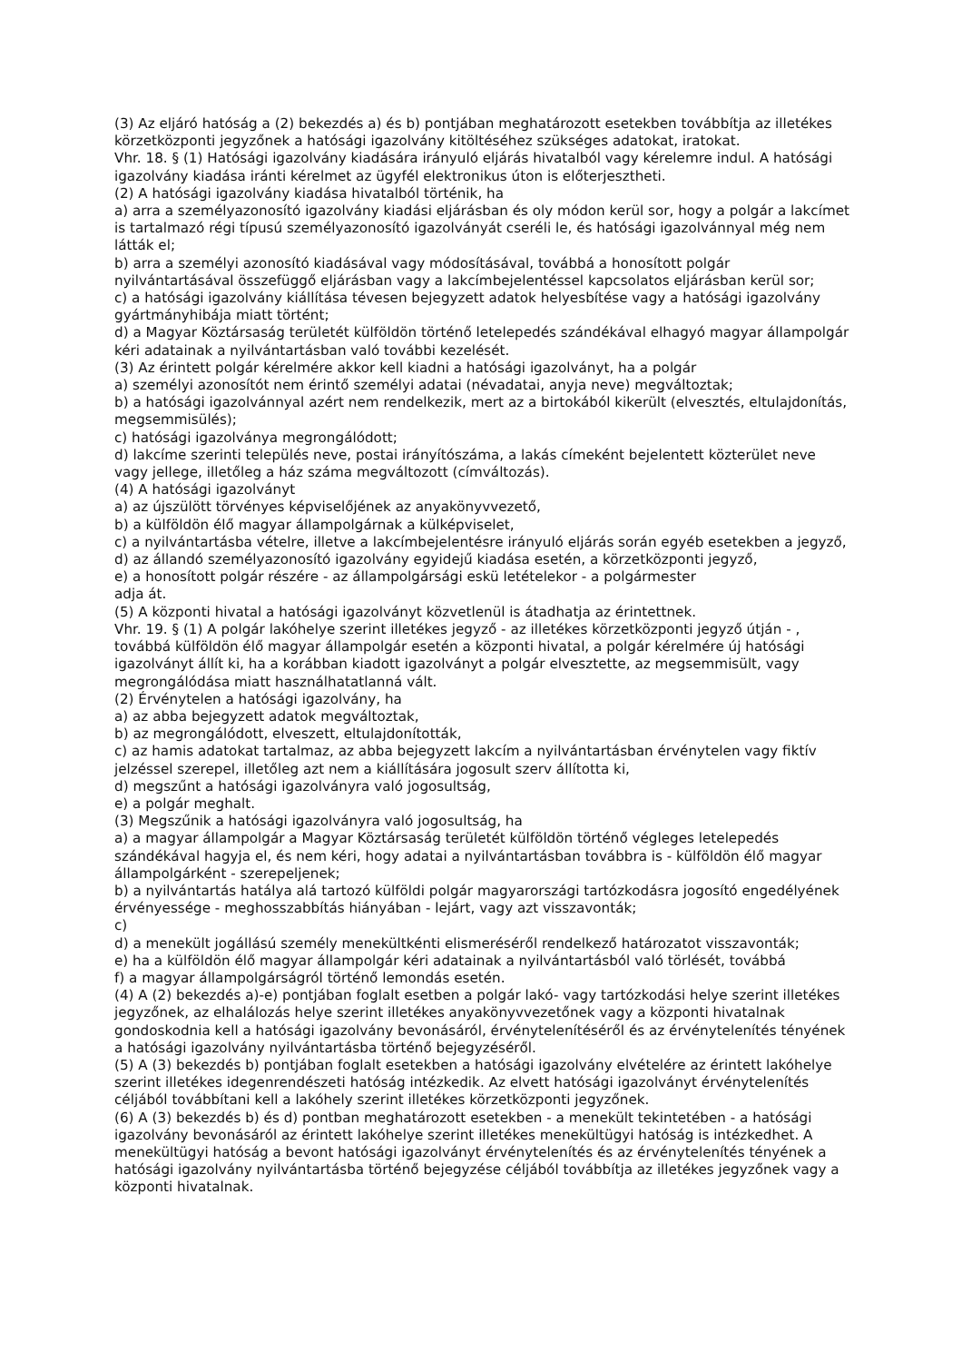(3) Az eljáró hatóság a (2) bekezdés a) és b) pontjában meghatározott esetekben továbbítja az illetékes körzetközponti jegyzőnek a hatósági igazolvány kitöltéséhez szükséges adatokat, iratokat.
Vhr. 18. § (1) Hatósági igazolvány kiadására irányuló eljárás hivatalból vagy kérelemre indul. A hatósági igazolvány kiadása iránti kérelmet az ügyfél elektronikus úton is előterjesztheti.
(2) A hatósági igazolvány kiadása hivatalból történik, ha
a) arra a személyazonosító igazolvány kiadási eljárásban és oly módon kerül sor, hogy a polgár a lakcímet is tartalmazó régi típusú személyazonosító igazolványát cseréli le, és hatósági igazolvánnyal még nem látták el;
b) arra a személyi azonosító kiadásával vagy módosításával, továbbá a honosított polgár nyilvántartásával összefüggő eljárásban vagy a lakcímbejelentéssel kapcsolatos eljárásban kerül sor;
c) a hatósági igazolvány kiállítása tévesen bejegyzett adatok helyesbítése vagy a hatósági igazolvány gyártmányhibája miatt történt;
d) a Magyar Köztársaság területét külföldön történő letelepedés szándékával elhagyó magyar állampolgár kéri adatainak a nyilvántartásban való további kezelését.
(3) Az érintett polgár kérelmére akkor kell kiadni a hatósági igazolványt, ha a polgár
a) személyi azonosítót nem érintő személyi adatai (névadatai, anyja neve) megváltoztak;
b) a hatósági igazolvánnyal azért nem rendelkezik, mert az a birtokából kikerült (elvesztés, eltulajdonítás, megsemmisülés);
c) hatósági igazolványa megrongálódott;
d) lakcíme szerinti település neve, postai irányítószáma, a lakás címeként bejelentett közterület neve vagy jellege, illetőleg a ház száma megváltozott (címváltozás).
(4) A hatósági igazolványt
a) az újszülött törvényes képviselőjének az anyakönyvvezető,
b) a külföldön élő magyar állampolgárnak a külképviselet,
c) a nyilvántartásba vételre, illetve a lakcímbejelentésre irányuló eljárás során egyéb esetekben a jegyző,
d) az állandó személyazonosító igazolvány egyidejű kiadása esetén, a körzetközponti jegyző,
e) a honosított polgár részére - az állampolgársági eskü letételekor - a polgármester
adja át.
(5) A központi hivatal a hatósági igazolványt közvetlenül is átadhatja az érintettnek.
Vhr. 19. § (1) A polgár lakóhelye szerint illetékes jegyző - az illetékes körzetközponti jegyző útján - , továbbá külföldön élő magyar állampolgár esetén a központi hivatal, a polgár kérelmére új hatósági igazolványt állít ki, ha a korábban kiadott igazolványt a polgár elvesztette, az megsemmisült, vagy megrongálódása miatt használhatatlanná vált.
(2) Érvénytelen a hatósági igazolvány, ha
a) az abba bejegyzett adatok megváltoztak,
b) az megrongálódott, elveszett, eltulajdonították,
c) az hamis adatokat tartalmaz, az abba bejegyzett lakcím a nyilvántartásban érvénytelen vagy fiktív jelzéssel szerepel, illetőleg azt nem a kiállítására jogosult szerv állította ki,
d) megszűnt a hatósági igazolványra való jogosultság,
e) a polgár meghalt.
(3) Megszűnik a hatósági igazolványra való jogosultság, ha
a) a magyar állampolgár a Magyar Köztársaság területét külföldön történő végleges letelepedés szándékával hagyja el, és nem kéri, hogy adatai a nyilvántartásban továbbra is - külföldön élő magyar állampolgárként - szerepeljenek;
b) a nyilvántartás hatálya alá tartozó külföldi polgár magyarországi tartózkodásra jogosító engedélyének érvényessége - meghosszabbítás hiányában - lejárt, vagy azt visszavonták;
c)
d) a menekült jogállású személy menekültkénti elismeréséről rendelkező határozatot visszavonták;
e) ha a külföldön élő magyar állampolgár kéri adatainak a nyilvántartásból való törlését, továbbá
f) a magyar állampolgárságról történő lemondás esetén.
(4) A (2) bekezdés a)-e) pontjában foglalt esetben a polgár lakó- vagy tartózkodási helye szerint illetékes jegyzőnek, az elhalálozás helye szerint illetékes anyakönyvvezetőnek vagy a központi hivatalnak gondoskodnia kell a hatósági igazolvány bevonásáról, érvénytelenítéséről és az érvénytelenítés tényének a hatósági igazolvány nyilvántartásba történő bejegyzéséről.
(5) A (3) bekezdés b) pontjában foglalt esetekben a hatósági igazolvány elvételére az érintett lakóhelye szerint illetékes idegenrendészeti hatóság intézkedik. Az elvett hatósági igazolványt érvénytelenítés céljából továbbítani kell a lakóhely szerint illetékes körzetközponti jegyzőnek.
(6) A (3) bekezdés b) és d) pontban meghatározott esetekben - a menekült tekintetében - a hatósági igazolvány bevonásáról az érintett lakóhelye szerint illetékes menekültügyi hatóság is intézkedhet. A menekültügyi hatóság a bevont hatósági igazolványt érvénytelenítés és az érvénytelenítés tényének a hatósági igazolvány nyilvántartásba történő bejegyzése céljából továbbítja az illetékes jegyzőnek vagy a központi hivatalnak.